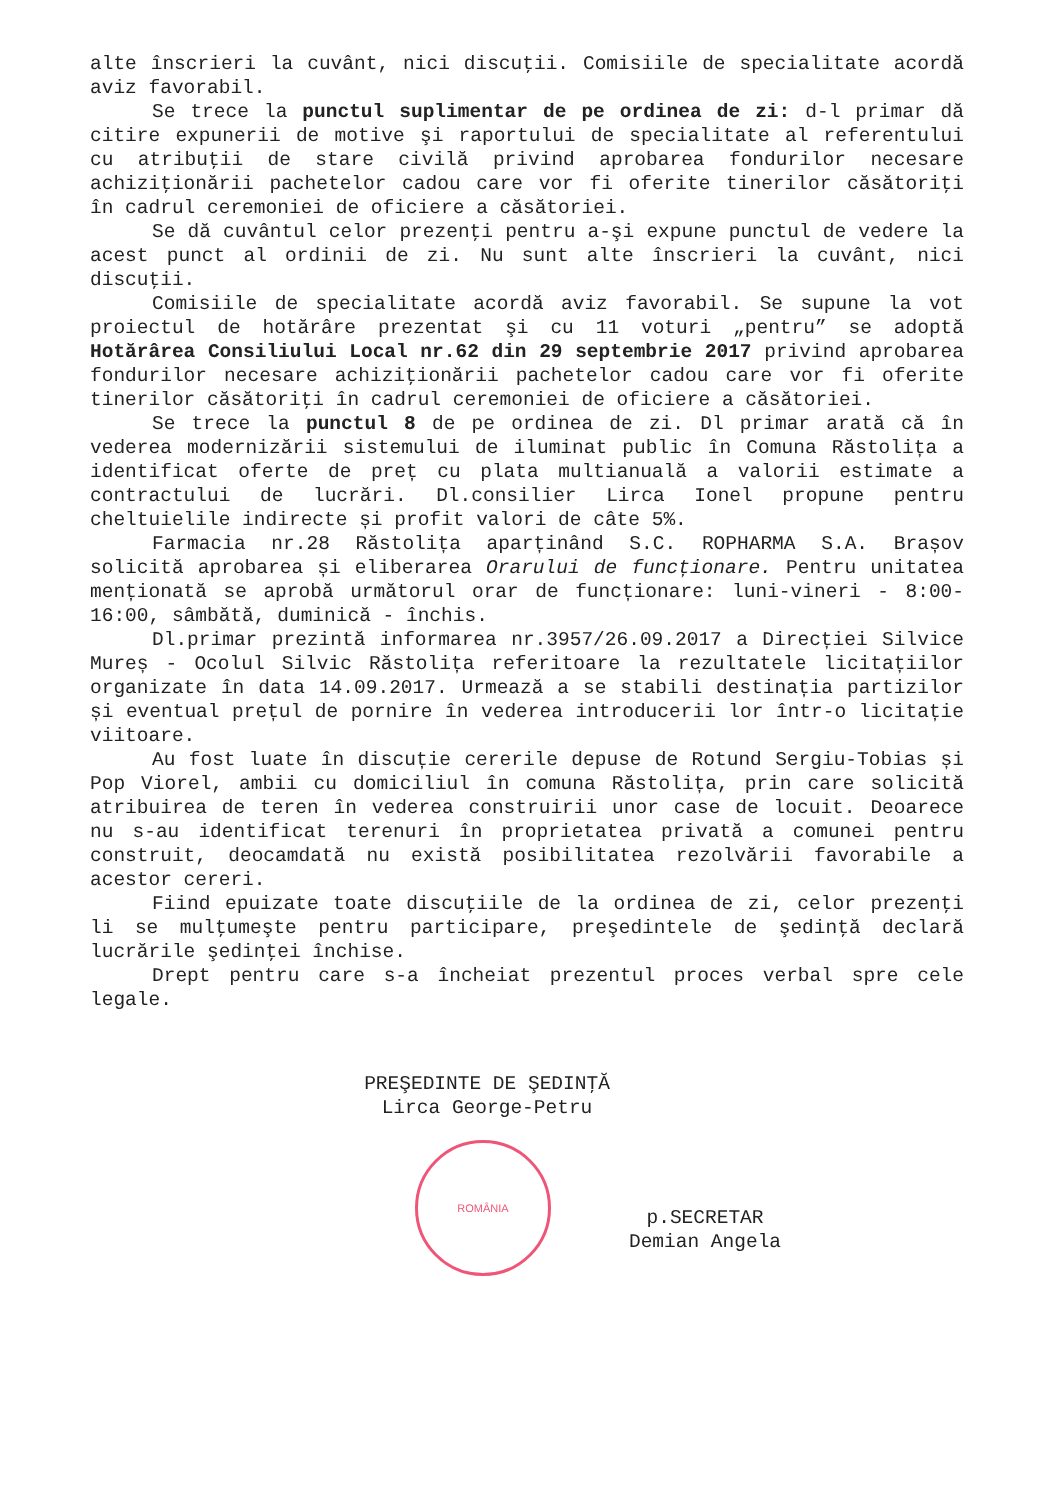alte înscrieri la cuvânt, nici discuţii. Comisiile de specialitate acordă aviz favorabil.
Se trece la punctul suplimentar de pe ordinea de zi: d-l primar dă citire expunerii de motive şi raportului de specialitate al referentului cu atribuţii de stare civilă privind aprobarea fondurilor necesare achiziţionării pachetelor cadou care vor fi oferite tinerilor căsătoriţi în cadrul ceremoniei de oficiere a căsătoriei.
Se dă cuvântul celor prezenţi pentru a-şi expune punctul de vedere la acest punct al ordinii de zi. Nu sunt alte înscrieri la cuvânt, nici discuţii.
Comisiile de specialitate acordă aviz favorabil. Se supune la vot proiectul de hotărâre prezentat şi cu 11 voturi „pentru” se adoptă Hotărârea Consiliului Local nr.62 din 29 septembrie 2017 privind aprobarea fondurilor necesare achiziţionării pachetelor cadou care vor fi oferite tinerilor căsătoriţi în cadrul ceremoniei de oficiere a căsătoriei.
Se trece la punctul 8 de pe ordinea de zi. Dl primar arată că în vederea modernizării sistemului de iluminat public în Comuna Răstolița a identificat oferte de preț cu plata multianuală a valorii estimate a contractului de lucrări. Dl.consilier Lirca Ionel propune pentru cheltuielile indirecte și profit valori de câte 5%.
Farmacia nr.28 Răstolița aparținând S.C. ROPHARMA S.A. Brașov solicită aprobarea și eliberarea Orarului de funcționare. Pentru unitatea menționată se aprobă următorul orar de funcționare: luni-vineri - 8:00-16:00, sâmbătă, duminică - închis.
Dl.primar prezintă informarea nr.3957/26.09.2017 a Direcției Silvice Mureș - Ocolul Silvic Răstolița referitoare la rezultatele licitațiilor organizate în data 14.09.2017. Urmează a se stabili destinația partizilor și eventual prețul de pornire în vederea introducerii lor într-o licitație viitoare.
Au fost luate în discuție cererile depuse de Rotund Sergiu-Tobias și Pop Viorel, ambii cu domiciliul în comuna Răstolița, prin care solicită atribuirea de teren în vederea construirii unor case de locuit. Deoarece nu s-au identificat terenuri în proprietatea privată a comunei pentru construit, deocamdată nu există posibilitatea rezolvării favorabile a acestor cereri.
Fiind epuizate toate discuţiile de la ordinea de zi, celor prezenţi li se mulţumeşte pentru participare, preşedintele de şedinţă declară lucrările şedinţei închise.
Drept pentru care s-a încheiat prezentul proces verbal spre cele legale.
PREŞEDINTE DE ŞEDINŢĂ
Lirca George-Petru
ROMÂNIA
p.SECRETAR
Demian Angela